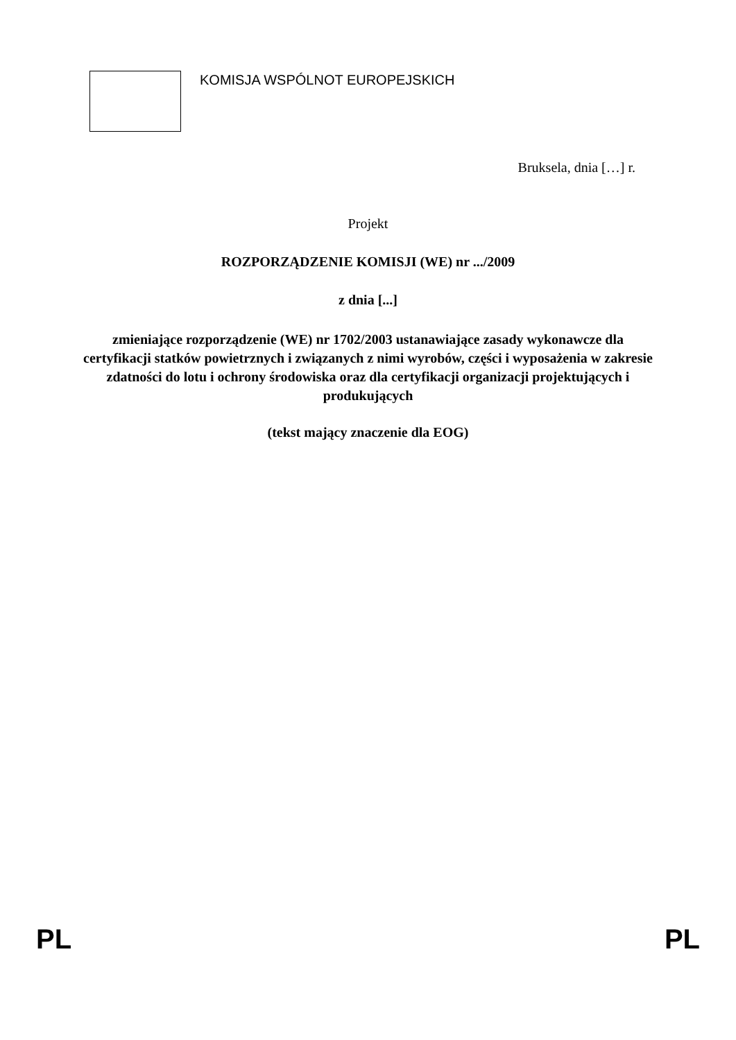☆
☆
☆
☆
☆
☆
☆
☆
☆
☆
☆
☆
KOMISJA WSPÓLNOT EUROPEJSKICH
Bruksela, dnia […] r.
Projekt
ROZPORZĄDZENIE KOMISJI (WE) nr .../2009
z dnia [...]
zmieniające rozporządzenie (WE) nr 1702/2003 ustanawiające zasady wykonawcze dla certyfikacji statków powietrznych i związanych z nimi wyrobów, części i wyposażenia w zakresie zdatności do lotu i ochrony środowiska oraz dla certyfikacji organizacji projektujących i produkujących
(tekst mający znaczenie dla EOG)
PL PL